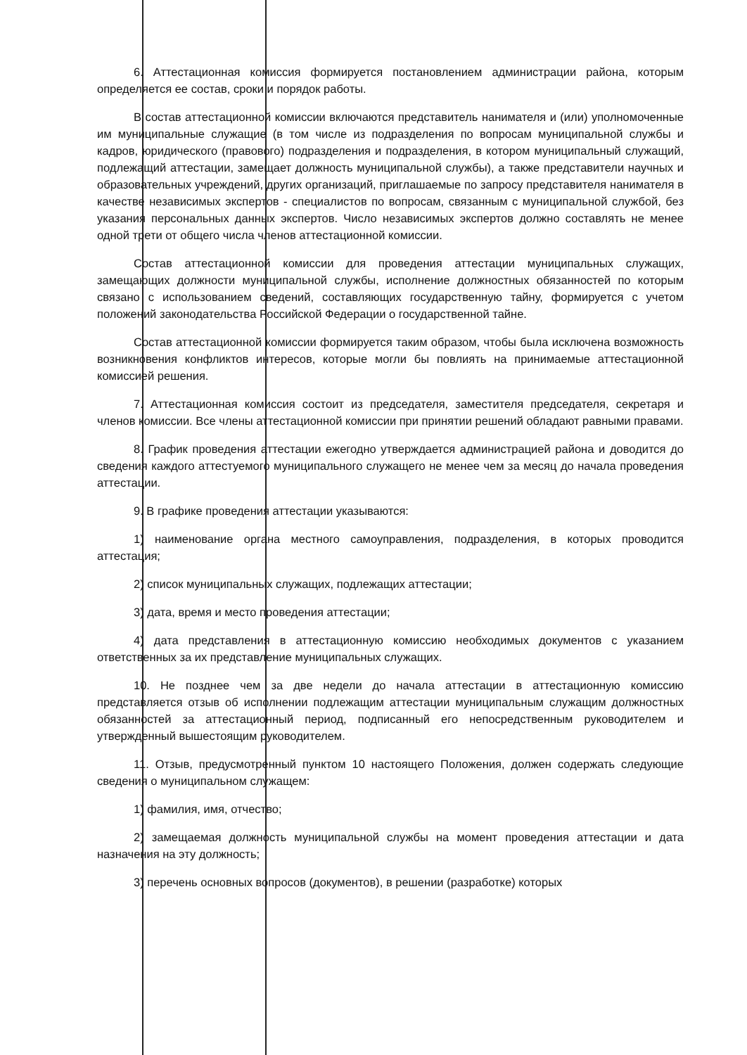6. Аттестационная комиссия формируется постановлением администрации района, которым определяется ее состав, сроки и порядок работы.
В состав аттестационной комиссии включаются представитель нанимателя и (или) уполномоченные им муниципальные служащие (в том числе из подразделения по вопросам муниципальной службы и кадров, юридического (правового) подразделения и подразделения, в котором муниципальный служащий, подлежащий аттестации, замещает должность муниципальной службы), а также представители научных и образовательных учреждений, других организаций, приглашаемые по запросу представителя нанимателя в качестве независимых экспертов - специалистов по вопросам, связанным с муниципальной службой, без указания персональных данных экспертов. Число независимых экспертов должно составлять не менее одной трети от общего числа членов аттестационной комиссии.
Состав аттестационной комиссии для проведения аттестации муниципальных служащих, замещающих должности муниципальной службы, исполнение должностных обязанностей по которым связано с использованием сведений, составляющих государственную тайну, формируется с учетом положений законодательства Российской Федерации о государственной тайне.
Состав аттестационной комиссии формируется таким образом, чтобы была исключена возможность возникновения конфликтов интересов, которые могли бы повлиять на принимаемые аттестационной комиссией решения.
7. Аттестационная комиссия состоит из председателя, заместителя председателя, секретаря и членов комиссии. Все члены аттестационной комиссии при принятии решений обладают равными правами.
8. График проведения аттестации ежегодно утверждается администрацией района и доводится до сведения каждого аттестуемого муниципального служащего не менее чем за месяц до начала проведения аттестации.
9. В графике проведения аттестации указываются:
1) наименование органа местного самоуправления, подразделения, в которых проводится аттестация;
2) список муниципальных служащих, подлежащих аттестации;
3) дата, время и место проведения аттестации;
4) дата представления в аттестационную комиссию необходимых документов с указанием ответственных за их представление муниципальных служащих.
10. Не позднее чем за две недели до начала аттестации в аттестационную комиссию представляется отзыв об исполнении подлежащим аттестации муниципальным служащим должностных обязанностей за аттестационный период, подписанный его непосредственным руководителем и утвержденный вышестоящим руководителем.
11. Отзыв, предусмотренный пунктом 10 настоящего Положения, должен содержать следующие сведения о муниципальном служащем:
1) фамилия, имя, отчество;
2) замещаемая должность муниципальной службы на момент проведения аттестации и дата назначения на эту должность;
3) перечень основных вопросов (документов), в решении (разработке) которых